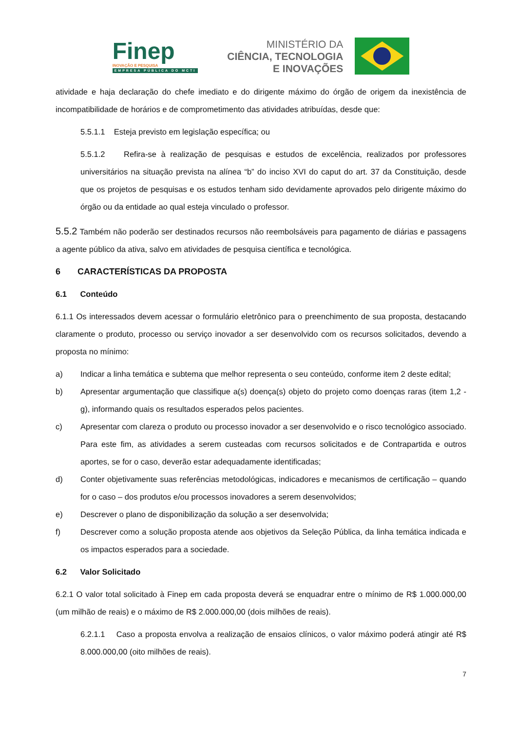Finep
INOVAÇÃO E PESQUISA
EMPRESA PÚBLICA DO MCTI
MINISTÉRIO DA
CIÊNCIA, TECNOLOGIA
E INOVAÇÕES
atividade e haja declaração do chefe imediato e do dirigente máximo do órgão de origem da inexistência de incompatibilidade de horários e de comprometimento das atividades atribuídas, desde que:
5.5.1.1 Esteja previsto em legislação específica; ou
5.5.1.2 Refira-se à realização de pesquisas e estudos de excelência, realizados por professores universitários na situação prevista na alínea “b” do inciso XVI do caput do art. 37 da Constituição, desde que os projetos de pesquisas e os estudos tenham sido devidamente aprovados pelo dirigente máximo do órgão ou da entidade ao qual esteja vinculado o professor.
5.5.2 Também não poderão ser destinados recursos não reembolsáveis para pagamento de diárias e passagens a agente público da ativa, salvo em atividades de pesquisa científica e tecnológica.
6 CARACTERÍSTICAS DA PROPOSTA
6.1 Conteúdo
6.1.1 Os interessados devem acessar o formulário eletrônico para o preenchimento de sua proposta, destacando claramente o produto, processo ou serviço inovador a ser desenvolvido com os recursos solicitados, devendo a proposta no mínimo:
a) Indicar a linha temática e subtema que melhor representa o seu conteúdo, conforme item 2 deste edital;
b) Apresentar argumentação que classifique a(s) doença(s) objeto do projeto como doenças raras (item 1,2 - g), informando quais os resultados esperados pelos pacientes.
c) Apresentar com clareza o produto ou processo inovador a ser desenvolvido e o risco tecnológico associado. Para este fim, as atividades a serem custeadas com recursos solicitados e de Contrapartida e outros aportes, se for o caso, deverão estar adequadamente identificadas;
d) Conter objetivamente suas referências metodológicas, indicadores e mecanismos de certificação – quando for o caso – dos produtos e/ou processos inovadores a serem desenvolvidos;
e) Descrever o plano de disponibilização da solução a ser desenvolvida;
f) Descrever como a solução proposta atende aos objetivos da Seleção Pública, da linha temática indicada e os impactos esperados para a sociedade.
6.2 Valor Solicitado
6.2.1 O valor total solicitado à Finep em cada proposta deverá se enquadrar entre o mínimo de R$ 1.000.000,00 (um milhão de reais) e o máximo de R$ 2.000.000,00 (dois milhões de reais).
6.2.1.1 Caso a proposta envolva a realização de ensaios clínicos, o valor máximo poderá atingir até R$ 8.000.000,00 (oito milhões de reais).
7